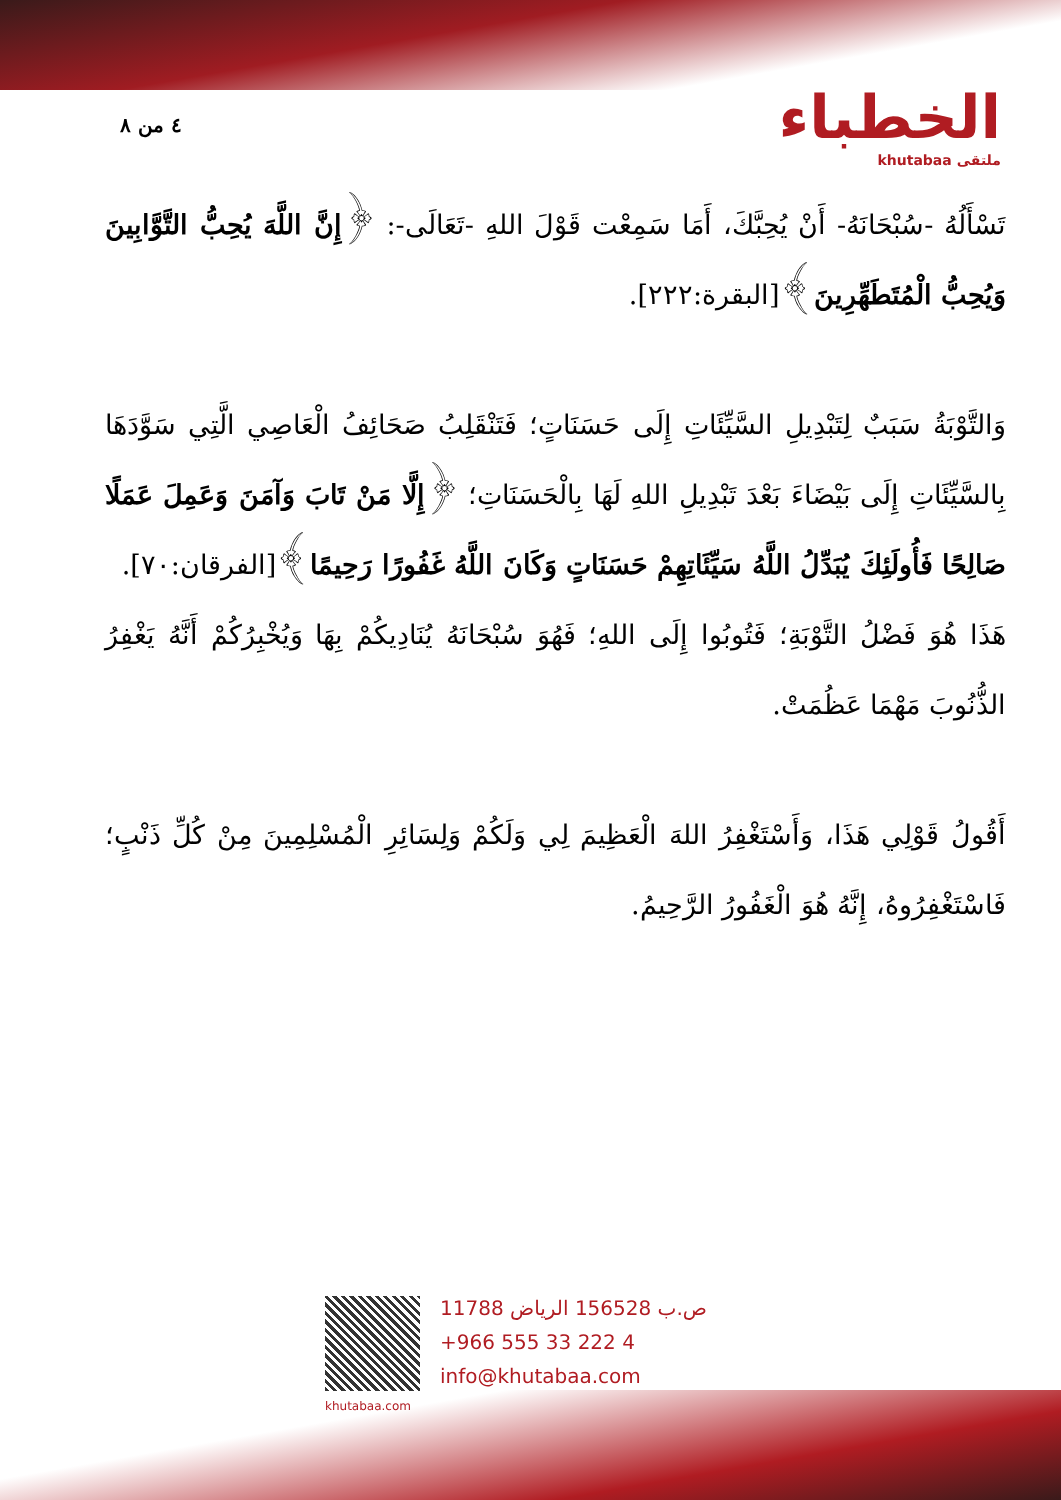٤ من ٨
الخطباء
ملتقى khutabaa
تَسْأَلُهُ -سُبْحَانَهُ- أَنْ يُحِبَّكَ، أَمَا سَمِعْت قَوْلَ اللهِ -تَعَالَى-: ﴿إِنَّ اللَّهَ يُحِبُّ التَّوَّابِينَ وَيُحِبُّ الْمُتَطَهِّرِينَ﴾[البقرة:٢٢٢].
وَالتَّوْبَةُ سَبَبٌ لِتَبْدِيلِ السَّيِّئَاتِ إِلَى حَسَنَاتٍ؛ فَتَنْقَلِبُ صَحَائِفُ الْعَاصِي الَّتِي سَوَّدَهَا بِالسَّيِّئَاتِ إِلَى بَيْضَاءَ بَعْدَ تَبْدِيلِ اللهِ لَهَا بِالْحَسَنَاتِ؛ ﴿إِلَّا مَنْ تَابَ وَآمَنَ وَعَمِلَ عَمَلًا صَالِحًا فَأُولَئِكَ يُبَدِّلُ اللَّهُ سَيِّئَاتِهِمْ حَسَنَاتٍ وَكَانَ اللَّهُ غَفُورًا رَحِيمًا﴾[الفرقان:٧٠].
هَذَا هُوَ فَضْلُ التَّوْبَةِ؛ فَتُوبُوا إِلَى اللهِ؛ فَهُوَ سُبْحَانَهُ يُنَادِيكُمْ بِهَا وَيُخْبِرُكُمْ أَنَّهُ يَغْفِرُ الذُّنُوبَ مَهْمَا عَظُمَتْ.
أَقُولُ قَوْلِي هَذَا، وَأَسْتَغْفِرُ اللهَ الْعَظِيمَ لِي وَلَكُمْ وَلِسَائِرِ الْمُسْلِمِينَ مِنْ كُلِّ ذَنْبٍ؛ فَاسْتَغْفِرُوهُ، إِنَّهُ هُوَ الْغَفُورُ الرَّحِيمُ.
khutabaa.com
ص.ب 156528 الرياض 11788
+966 555 33 222 4
info@khutabaa.com